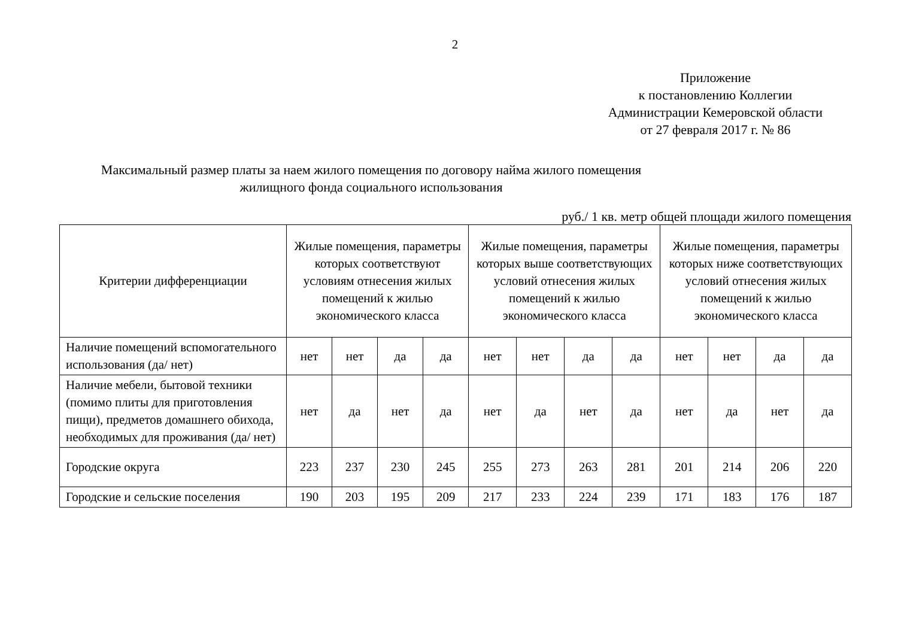2
Приложение
к постановлению Коллегии
Администрации Кемеровской области
от 27 февраля 2017 г. № 86
Максимальный размер платы за наем жилого помещения по договору найма жилого помещения
жилищного фонда социального использования
руб./ 1 кв. метр общей площади жилого помещения
| Критерии дифференциации | Жилые помещения, параметры которых соответствуют условиям отнесения жилых помещений к жилью экономического класса | | | | Жилые помещения, параметры которых выше соответствующих условий отнесения жилых помещений к жилью экономического класса | | | | Жилые помещения, параметры которых ниже соответствующих условий отнесения жилых помещений к жилью экономического класса | | | |
| --- | --- | --- | --- | --- | --- | --- | --- | --- | --- | --- | --- | --- |
| Наличие помещений вспомогательного использования (да/ нет) | нет | нет | да | да | нет | нет | да | да | нет | нет | да | да |
| Наличие мебели, бытовой техники (помимо плиты для приготовления пищи), предметов домашнего обихода, необходимых для проживания (да/ нет) | нет | да | нет | да | нет | да | нет | да | нет | да | нет | да |
| Городские округа | 223 | 237 | 230 | 245 | 255 | 273 | 263 | 281 | 201 | 214 | 206 | 220 |
| Городские и сельские поселения | 190 | 203 | 195 | 209 | 217 | 233 | 224 | 239 | 171 | 183 | 176 | 187 |